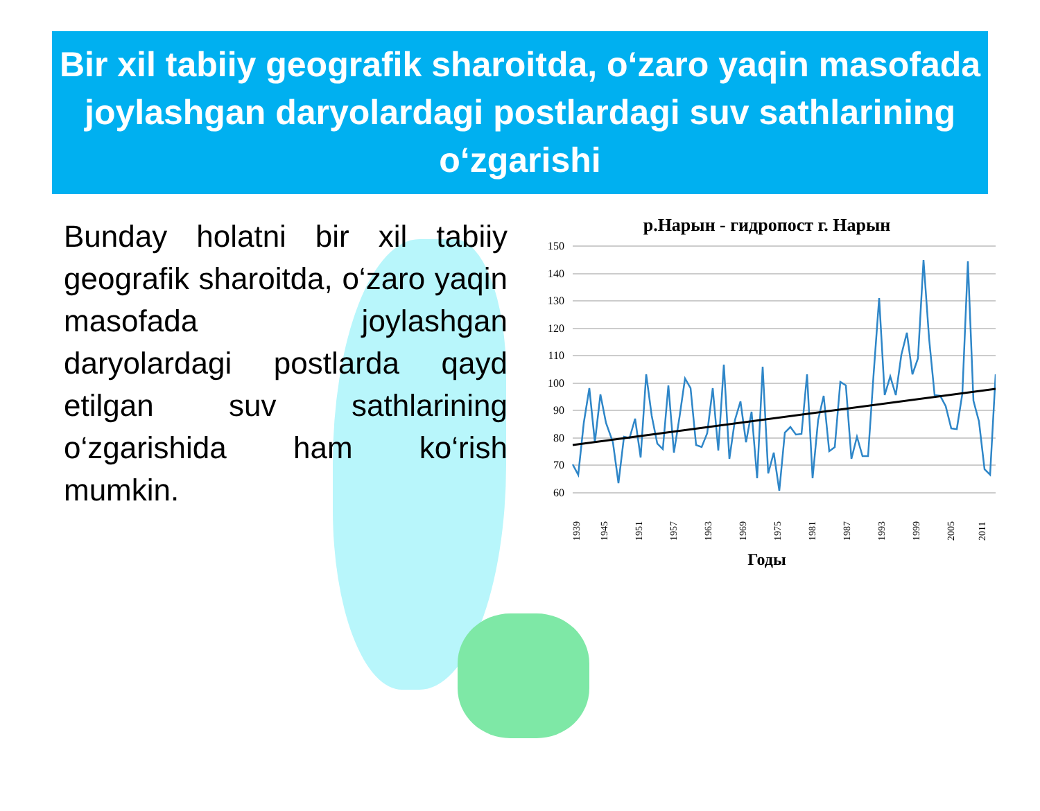Bir xil tabiiy geografik sharoitda, o‘zaro yaqin masofada joylashgan daryolardagi postlardagi suv sathlarining o‘zgarishi
Bunday holatni bir xil tabiiy geografik sharoitda, o‘zaro yaqin masofada joylashgan daryolardagi postlarda qayd etilgan suv sathlarining o‘zgarishida ham ko‘rish mumkin.
р.Нарын - гидропост г. Нарын
150
140
130
120
110
100
90
80
70
60
1939
1945
1951
1957
1963
1969
1975
1981
1987
1993
1999
2005
2011
Годы